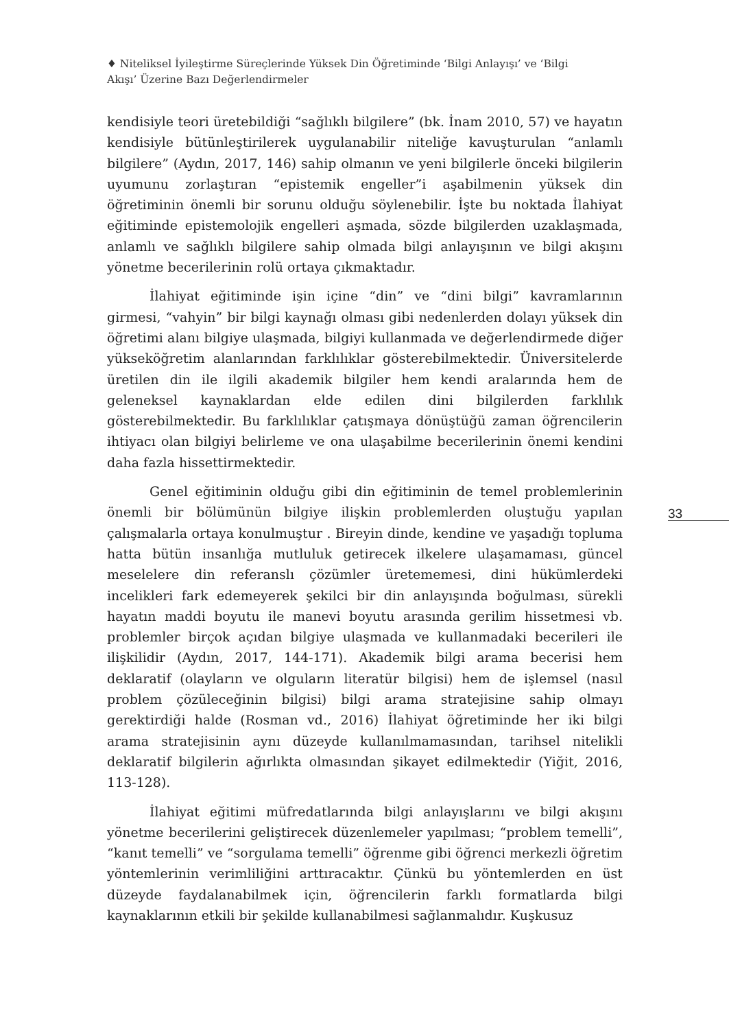♦ Niteliksel İyileştirme Süreçlerinde Yüksek Din Öğretiminde ‘Bilgi Anlayışı’ ve ‘Bilgi Akışı’ Üzerine Bazı Değerlendirmeler
kendisiyle teori üretebildiği “sağlıklı bilgilere” (bk. İnam 2010, 57) ve hayatın kendisiyle bütünleştirilerek uygulanabilir niteliğe kavuşturulan “anlamlı bilgilere” (Aydın, 2017, 146) sahip olmanın ve yeni bilgilerle önceki bilgilerin uyumunu zorlaştıran “epistemik engeller”i aşabilmenin yüksek din öğretiminin önemli bir sorunu olduğu söylenebilir. İşte bu noktada İlahiyat eğitiminde epistemolojik engelleri aşmada, sözde bilgilerden uzaklaşmada, anlamlı ve sağlıklı bilgilere sahip olmada bilgi anlayışının ve bilgi akışını yönetme becerilerinin rolü ortaya çıkmaktadır.
İlahiyat eğitiminde işin içine “din” ve “dini bilgi” kavramlarının girmesi, “vahyin” bir bilgi kaynağı olması gibi nedenlerden dolayı yüksek din öğretimi alanı bilgiye ulaşmada, bilgiyi kullanmada ve değerlendirmede diğer yükseköğretim alanlarından farklılıklar gösterebilmektedir. Üniversitelerde üretilen din ile ilgili akademik bilgiler hem kendi aralarında hem de geleneksel kaynaklardan elde edilen dini bilgilerden farklılık gösterebilmektedir. Bu farklılıklar çatışmaya dönüştüğü zaman öğrencilerin ihtiyacı olan bilgiyi belirleme ve ona ulaşabilme becerilerinin önemi kendini daha fazla hissettirmektedir.
Genel eğitiminin olduğu gibi din eğitiminin de temel problemlerinin önemli bir bölümünün bilgiye ilişkin problemlerden oluştuğu yapılan çalışmalarla ortaya konulmuştur . Bireyin dinde, kendine ve yaşadığı topluma hatta bütün insanlığa mutluluk getirecek ilkelere ulaşamaması, güncel meselelere din referanslı çözümler üretememesi, dini hükümlerdeki incelikleri fark edemeyerek şekilci bir din anlayışında boğulması, sürekli hayatın maddi boyutu ile manevi boyutu arasında gerilim hissetmesi vb. problemler birçok açıdan bilgiye ulaşmada ve kullanmadaki becerileri ile ilişkilidir (Aydın, 2017, 144-171). Akademik bilgi arama becerisi hem deklaratif (olayların ve olguların literatür bilgisi) hem de işlemsel (nasıl problem çözüleceğinin bilgisi) bilgi arama stratejisine sahip olmayı gerektirdiği halde (Rosman vd., 2016) İlahiyat öğretiminde her iki bilgi arama stratejisinin aynı düzeyde kullanılmamasından, tarihsel nitelikli deklaratif bilgilerin ağırlıkta olmasından şikayet edilmektedir (Yiğit, 2016, 113-128).
İlahiyat eğitimi müfredatlarında bilgi anlayışlarını ve bilgi akışını yönetme becerilerini geliştirecek düzenlemeler yapılması; “problem temelli”, “kanıt temelli” ve “sorgulama temelli” öğrenme gibi öğrenci merkezli öğretim yöntemlerinin verimliliğini arttıracaktır. Çünkü bu yöntemlerden en üst düzeyde faydalanabilmek için, öğrencilerin farklı formatlarda bilgi kaynaklarının etkili bir şekilde kullanabilmesi sağlanmalıdır. Kuşkusuz
33